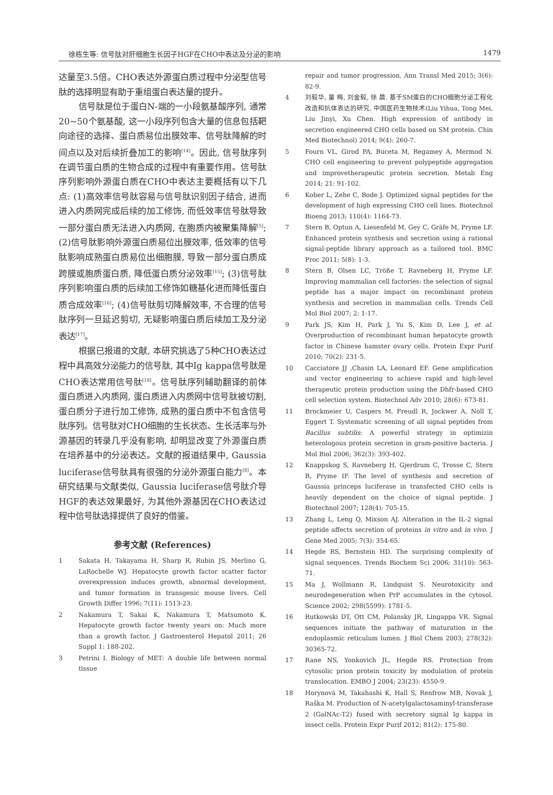徐栋生等: 信号肽对肝细胞生长因子HGF在CHO中表达及分泌的影响 1479
达量至3.5倍。CHO表达外源蛋白质过程中分泌型信号肽的选择明显有助于重组蛋白表达量的提升。
信号肽是位于蛋白N-端的一小段氨基酸序列, 通常20~50个氨基酸, 这一小段序列包含大量的信息包括靶向途径的选择、蛋白质易位出膜效率、信号肽降解的时间点以及对后续折叠加工的影响<sup>[14]</sup>。因此, 信号肽序列在调节蛋白质的生物合成的过程中有重要作用。信号肽序列影响外源蛋白质在CHO中表达主要概括有以下几点: (1)高效率信号肽容易与信号肽识别因子结合, 进而进入内质网完成后续的加工修饰, 而低效率信号肽导致一部分蛋白质无法进入内质网, 在胞质内被聚集降解<sup>[5]</sup>; (2)信号肽影响外源蛋白质易位出膜效率, 低效率的信号肽影响成熟蛋白质易位出细胞膜, 导致一部分蛋白质成跨膜或胞质蛋白质, 降低蛋白质分泌效率<sup>[15]</sup>; (3)信号肽序列影响蛋白质的后续加工修饰如糖基化进而降低蛋白质合成效率<sup>[16]</sup>; (4)信号肽剪切降解效率, 不合理的信号肽序列一旦延迟剪切, 无疑影响蛋白质后续加工及分泌表达<sup>[17]</sup>。
根据已报道的文献, 本研究挑选了5种CHO表达过程中具高效分泌能力的信号肽, 其中Ig kappa信号肽是CHO表达常用信号肽<sup>[18]</sup>。信号肽序列辅助翻译的前体蛋白质进入内质网, 蛋白质进入内质网中信号肽被切割, 蛋白质分子进行加工修饰, 成熟的蛋白质中不包含信号肽序列。信号肽对CHO细胞的生长状态、生长活率与外源基因的转录几乎没有影响, 却明显改变了外源蛋白质在培养基中的分泌表达。文献的报道结果中, Gaussia luciferase信号肽具有很强的分泌外源蛋白能力<sup>[8]</sup>。本研究结果与文献类似, Gaussia luciferase信号肽介导HGF的表达效果最好, 为其他外源基因在CHO表达过程中信号肽选择提供了良好的借鉴。
参考文献 (References)
1 Sakata H, Takayama H, Sharp R, Rubin JS, Merlino G, LaRochelle WJ. Hepatocyte growth factor scatter factor overexpression induces growth, abnormal development, and tumor formation in transgenic mouse livers. Cell Growth Differ 1996; 7(11): 1513-23.
2 Nakamura T, Sakai K, Nakamura T, Matsumoto K. Hepatocyte growth factor twenty years on: Much more than a growth factor. J Gastroenterol Hepatol 2011; 26 Suppl 1: 188-202.
3 Petrini I. Biology of MET: A double life between normal tissue
repair and tumor progression. Ann Transl Med 2015; 3(6): 82-9.
4 刘毅华, 童 梅, 刘金毅, 徐 晨. 基于SM蛋白的CHO细胞分泌工程化改造和抗体表达的研究. 中国医药生物技术(Liu Yihua, Tong Mei, Liu Jinyi, Xu Chen. High expression of antibody in secretion engineered CHO cells based on SM protein. Chin Med Biotechnol) 2014; 9(4): 260-7.
5 Fourn VL, Girod PA, Buceta M, Regamey A, Mermod N. CHO cell engineering to prevent polypeptide aggregation and improvetherapeutic protein secretion. Metab Eng 2014; 21: 91-102.
6 Kober L, Zehe C, Bode J. Optimized signal peptides for the development of high expressing CHO cell lines. Biotechnol Bioeng 2013; 110(4): 1164-73.
7 Stern B, Optun A, Liesenfeld M, Gey C, Gräfe M, Pryme LF. Enhanced protein synthesis and secretion using a rational signal-peptide library approach as a tailored tool. BMC Proc 2011; 5(8): 1-3.
8 Stern B, Olsen LC, Tröße T, Ravneberg H, Pryme LF. Improving mammalian cell factories: the selection of signal peptide has a major impact on recombinant protein synthesis and secretion in mammalian cells. Trends Cell Mol Biol 2007; 2: 1-17.
9 Park JS, Kim H, Park J, Yu S, Kim D, Lee J, et al. Overproduction of recombinant human hepatocyte growth factor in Chinese hamster ovary cells. Protein Expr Purif 2010; 70(2): 231-5.
10 Cacciatore JJ ,Chasin LA, Leonard EF. Gene amplification and vector engineering to achieve rapid and high-level therapeutic protein production using the Dhfr-based CHO cell selection system. Biotechnol Adv 2010; 28(6): 673-81.
11 Brockmeier U, Caspers M, Freudl R, Jockwer A, Noll T, Eggert T. Systematic screening of all signal peptides from Bacillus subtilis: A powerful strategy in optimizin heterologous protein secretion in gram-positive bacteria. J Mol Biol 2006; 362(3): 393-402.
12 Knappskog S, Ravneberg H, Gjerdrum C, Trosse C, Stern B, Pryme IF. The level of synthesis and secretion of Gaussia princeps luciferase in transfected CHO cells is heavily dependent on the choice of signal peptide. J Biotechnol 2007; 128(4): 705-15.
13 Zhang L, Leng Q, Mixson AJ. Alteration in the IL-2 signal peptide affects secretion of proteins in vitro and in vivo. J Gene Med 2005; 7(3): 354-65.
14 Hegde RS, Bernstein HD. The surprising complexity of signal sequences. Trends Biochem Sci 2006; 31(10): 563-71.
15 Ma J, Wollmann R, Lindquist S. Neurotoxicity and neurodegeneration when PrP accumulates in the cytosol. Science 2002; 298(5599): 1781-5.
16 Rutkowski DT, Ott CM, Polansky JR, Lingappa VR. Signal sequences initiate the pathway of maturation in the endoplasmic reticulum lumen. J Biol Chem 2003; 278(32): 30365-72.
17 Rane NS, Yonkovich JL, Hegde RS. Protection from cytosolic prion protein toxicity by modulation of protein translocation. EMBO J 2004; 23(23): 4550-9.
18 Horynová M, Takahashi K, Hall S, Renfrow MB, Novak J, Raška M. Production of N-acetylgalactosaminyl-transferase 2 (GalNAc-T2) fused with secretory signal Ig kappa in insect cells. Protein Expr Purif 2012; 81(2): 175-80.